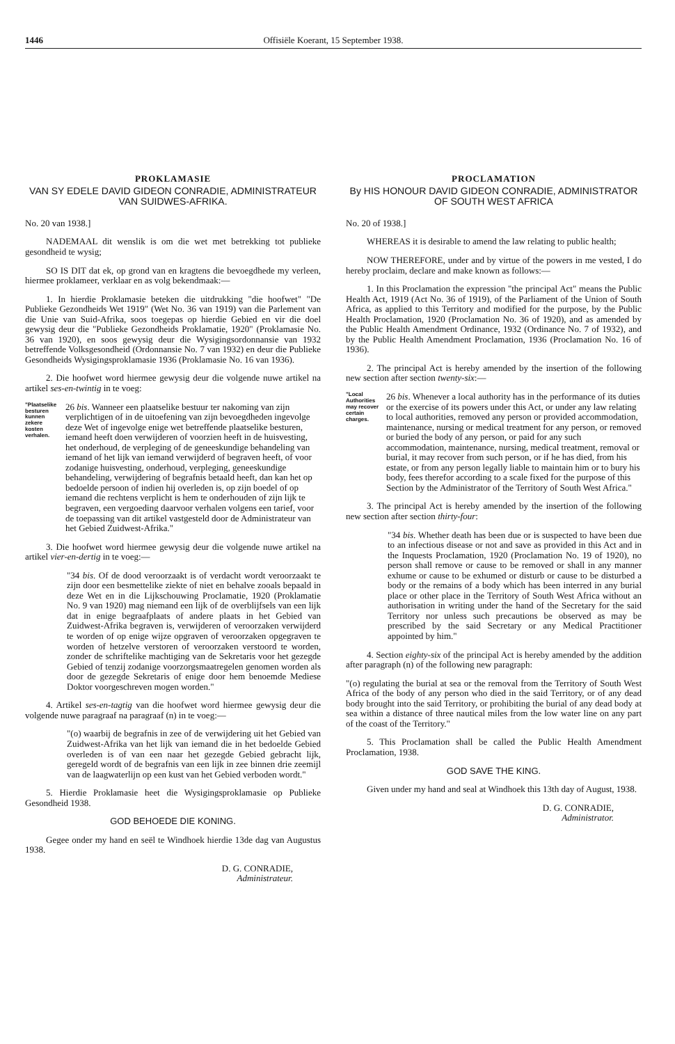1446 Offisiële Koerant, 15 September 1938.
PROKLAMASIE
VAN SY EDELE DAVID GIDEON CONRADIE, ADMINISTRATEUR VAN SUIDWES-AFRIKA.
No. 20 van 1938.]
NADEMAAL dit wenslik is om die wet met betrekking tot publieke gesondheid te wysig;
SO IS DIT dat ek, op grond van en kragtens die bevoegdhede my verleen, hiermee proklameer, verklaar en as volg bekendmaak:—
1. In hierdie Proklamasie beteken die uitdrukking "die hoofwet" "De Publieke Gezondheids Wet 1919" (Wet No. 36 van 1919) van die Parlement van die Unie van Suid-Afrika, soos toegepas op hierdie Gebied en vir die doel gewysig deur die "Publieke Gezondheids Proklamatie, 1920" (Proklamasie No. 36 van 1920), en soos gewysig deur die Wysigingsordonnansie van 1932 betreffende Volksgesondheid (Ordonnansie No. 7 van 1932) en deur die Publieke Gesondheids Wysigingsproklamasie 1936 (Proklamasie No. 16 van 1936).
2. Die hoofwet word hiermee gewysig deur die volgende nuwe artikel na artikel ses-en-twintig in te voeg:
"Plaatselike besturen kunnen zekere kosten verhalen.
26 bis. Wanneer een plaatselike bestuur ter nakoming van zijn verplichtigen of in de uitoefening van zijn bevoegdheden ingevolge deze Wet of ingevolge enige wet betreffende plaatselike besturen, iemand heeft doen verwijderen of voorzien heeft in de huisvesting, het onderhoud, de verpleging of de geneeskundige behandeling van iemand of het lijk van iemand verwijderd of begraven heeft, of voor zodanige huisvesting, onderhoud, verpleging, geneeskundige behandeling, verwijdering of begrafnis betaald heeft, dan kan het op bedoelde persoon of indien hij overleden is, op zijn boedel of op iemand die rechtens verplicht is hem te onderhouden of zijn lijk te begraven, een vergoeding daarvoor verhalen volgens een tarief, voor de toepassing van dit artikel vastgesteld door de Administrateur van het Gebied Zuidwest-Afrika."
3. Die hoofwet word hiermee gewysig deur die volgende nuwe artikel na artikel vier-en-dertig in te voeg:—
"34 bis. Of de dood veroorzaakt is of verdacht wordt veroorzaakt te zijn door een besmettelike ziekte of niet en behalve zooals bepaald in deze Wet en in die Lijkschouwing Proclamatie, 1920 (Proklamatie No. 9 van 1920) mag niemand een lijk of de overblijfsels van een lijk dat in enige begraafplaats of andere plaats in het Gebied van Zuidwest-Afrika begraven is, verwijderen of veroorzaken verwijderd te worden of op enige wijze opgraven of veroorzaken opgegraven te worden of hetzelve verstoren of veroorzaken verstoord te worden, zonder de schriftelike machtiging van de Sekretaris voor het gezegde Gebied of tenzij zodanige voorzorgsmaatregelen genomen worden als door de gezegde Sekretaris of enige door hem benoemde Mediese Doktor voorgeschreven mogen worden."
4. Artikel ses-en-tagtig van die hoofwet word hiermee gewysig deur die volgende nuwe paragraaf na paragraaf (n) in te voeg:—
"(o) waarbij de begrafnis in zee of de verwijdering uit het Gebied van Zuidwest-Afrika van het lijk van iemand die in het bedoelde Gebied overleden is of van een naar het gezegde Gebied gebracht lijk, geregeld wordt of de begrafnis van een lijk in zee binnen drie zeemijl van de laagwaterlijn op een kust van het Gebied verboden wordt."
5. Hierdie Proklamasie heet die Wysigingsproklamasie op Publieke Gesondheid 1938.
GOD BEHOEDE DIE KONING.
Gegee onder my hand en seël te Windhoek hierdie 13de dag van Augustus 1938.
D. G. CONRADIE,
Administrateur.
PROCLAMATION
By HIS HONOUR DAVID GIDEON CONRADIE, ADMINISTRATOR OF SOUTH WEST AFRICA
No. 20 of 1938.]
WHEREAS it is desirable to amend the law relating to public health;
NOW THEREFORE, under and by virtue of the powers in me vested, I do hereby proclaim, declare and make known as follows:—
1. In this Proclamation the expression "the principal Act" means the Public Health Act, 1919 (Act No. 36 of 1919), of the Parliament of the Union of South Africa, as applied to this Territory and modified for the purpose, by the Public Health Proclamation, 1920 (Proclamation No. 36 of 1920), and as amended by the Public Health Amendment Ordinance, 1932 (Ordinance No. 7 of 1932), and by the Public Health Amendment Proclamation, 1936 (Proclamation No. 16 of 1936).
2. The principal Act is hereby amended by the insertion of the following new section after section twenty-six:—
"Local Authorities may recover certain charges.
26 bis. Whenever a local authority has in the performance of its duties or the exercise of its powers under this Act, or under any law relating to local authorities, removed any person or provided accommodation, maintenance, nursing or medical treatment for any person, or removed or buried the body of any person, or paid for any such accommodation, maintenance, nursing, medical treatment, removal or burial, it may recover from such person, or if he has died, from his estate, or from any person legally liable to maintain him or to bury his body, fees therefor according to a scale fixed for the purpose of this Section by the Administrator of the Territory of South West Africa."
3. The principal Act is hereby amended by the insertion of the following new section after section thirty-four:
"34 bis. Whether death has been due or is suspected to have been due to an infectious disease or not and save as provided in this Act and in the Inquests Proclamation, 1920 (Proclamation No. 19 of 1920), no person shall remove or cause to be removed or shall in any manner exhume or cause to be exhumed or disturb or cause to be disturbed a body or the remains of a body which has been interred in any burial place or other place in the Territory of South West Africa without an authorisation in writing under the hand of the Secretary for the said Territory nor unless such precautions be observed as may be prescribed by the said Secretary or any Medical Practitioner appointed by him."
4. Section eighty-six of the principal Act is hereby amended by the addition after paragraph (n) of the following new paragraph:
"(o) regulating the burial at sea or the removal from the Territory of South West Africa of the body of any person who died in the said Territory, or of any dead body brought into the said Territory, or prohibiting the burial of any dead body at sea within a distance of three nautical miles from the low water line on any part of the coast of the Territory."
5. This Proclamation shall be called the Public Health Amendment Proclamation, 1938.
GOD SAVE THE KING.
Given under my hand and seal at Windhoek this 13th day of August, 1938.
D. G. CONRADIE,
Administrator.